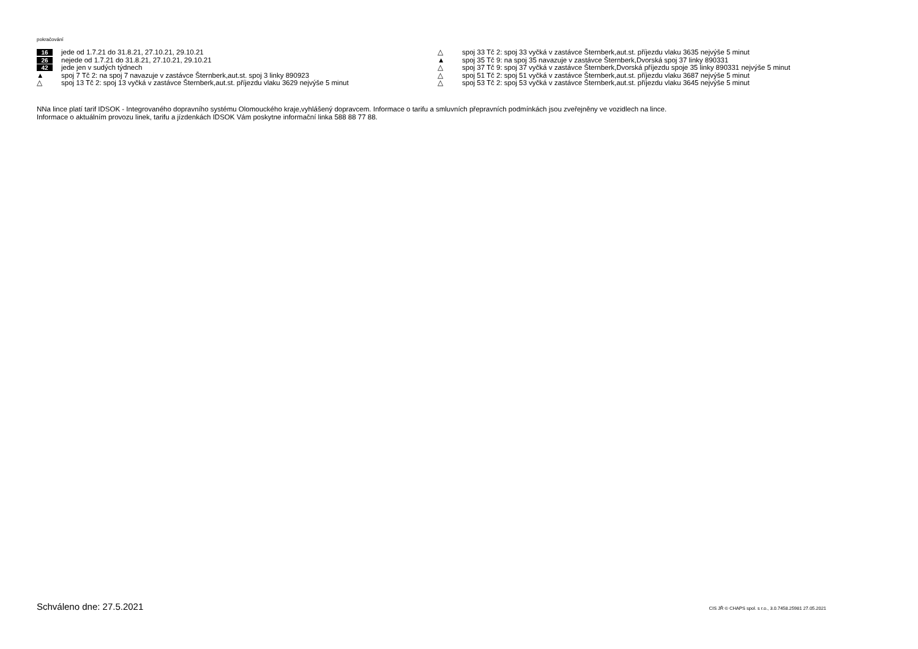pokračování
16 jede od 1.7.21 do 31.8.21, 27.10.21, 29.10.21
26 nejede od 1.7.21 do 31.8.21, 27.10.21, 29.10.21
42 jede jen v sudých týdnech
▲ spoj 7 Tč 2: na spoj 7 navazuje v zastávce Šternberk,aut.st. spoj 3 linky 890923
△ spoj 13 Tč 2: spoj 13 vyčká v zastávce Šternberk,aut.st. příjezdu vlaku 3629 nejvýše 5 minut
△ spoj 33 Tč 2: spoj 33 vyčká v zastávce Šternberk,aut.st. příjezdu vlaku 3635 nejvýše 5 minut
▲ spoj 35 Tč 9: na spoj 35 navazuje v zastávce Šternberk,Dvorská spoj 37 linky 890331
△ spoj 37 Tč 9: spoj 37 vyčká v zastávce Šternberk,Dvorská příjezdu spoje 35 linky 890331 nejvýše 5 minut
△ spoj 51 Tč 2: spoj 51 vyčká v zastávce Šternberk,aut.st. příjezdu vlaku 3687 nejvýše 5 minut
△ spoj 53 Tč 2: spoj 53 vyčká v zastávce Šternberk,aut.st. příjezdu vlaku 3645 nejvýše 5 minut
NNa lince platí tarif IDSOK - Integrovaného dopravního systému Olomouckého kraje,vyhlášený dopravcem. Informace o tarifu a smluvních přepravních podmínkách jsou zveřejněny ve vozidlech na lince.
Informace o aktuálním provozu linek, tarifu a jízdenkách IDSOK Vám poskytne informační linka 588 88 77 88.
Schváleno dne: 27.5.2021 CIS JŘ © CHAPS spol. s r.o., 3.0.7458.25981 27.05.2021